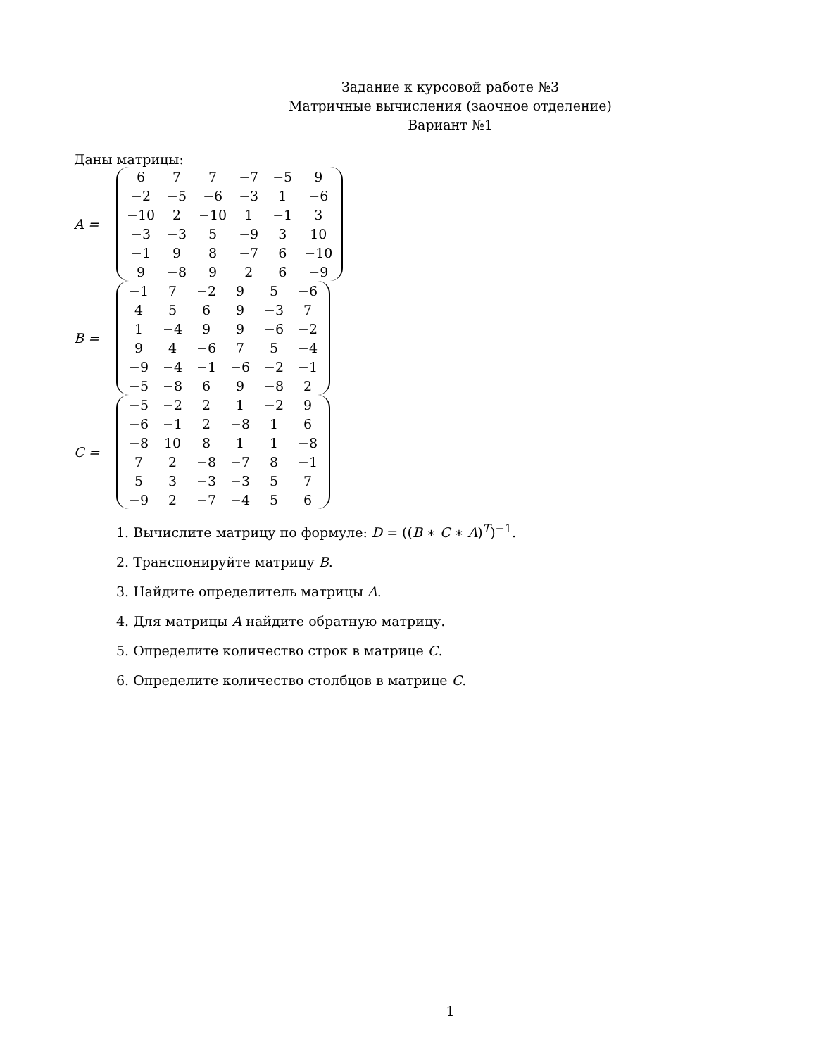Задание к курсовой работе №3
Матричные вычисления (заочное отделение)
Вариант №1
Даны матрицы:
A =
| 6 | 7 | 7 | −7 | −5 | 9 |
| −2 | −5 | −6 | −3 | 1 | −6 |
| −10 | 2 | −10 | 1 | −1 | 3 |
| −3 | −3 | 5 | −9 | 3 | 10 |
| −1 | 9 | 8 | −7 | 6 | −10 |
| 9 | −8 | 9 | 2 | 6 | −9 |
B =
| −1 | 7 | −2 | 9 | 5 | −6 |
| 4 | 5 | 6 | 9 | −3 | 7 |
| 1 | −4 | 9 | 9 | −6 | −2 |
| 9 | 4 | −6 | 7 | 5 | −4 |
| −9 | −4 | −1 | −6 | −2 | −1 |
| −5 | −8 | 6 | 9 | −8 | 2 |
C =
| −5 | −2 | 2 | 1 | −2 | 9 |
| −6 | −1 | 2 | −8 | 1 | 6 |
| −8 | 10 | 8 | 1 | 1 | −8 |
| 7 | 2 | −8 | −7 | 8 | −1 |
| 5 | 3 | −3 | −3 | 5 | 7 |
| −9 | 2 | −7 | −4 | 5 | 6 |
1. Вычислите матрицу по формуле: D = ((B ∗ C ∗ A)<sup>T</sup>)<sup>−1</sup>.
2. Транспонируйте матрицу B.
3. Найдите определитель матрицы A.
4. Для матрицы A найдите обратную матрицу.
5. Определите количество строк в матрице C.
6. Определите количество столбцов в матрице C.
1